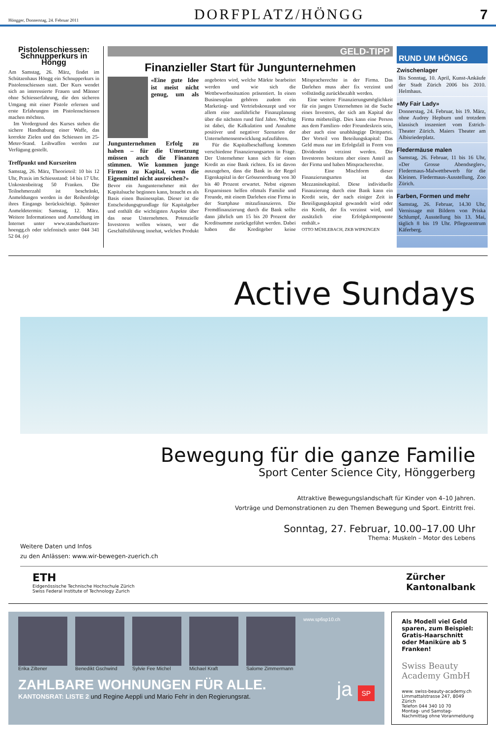Höngger, Donnerstag, 24. Februar 2011 DORFPLATZ/HÖNGG 7
Pistolenschiessen: Schnupperkurs in Höngg
Am Samstag, 26. März, findet im Schützenhaus Höngg ein Schnupperkurs in Pistolenschiessen statt. Der Kurs wendet sich an interessierte Frauen und Männer ohne Schiesserfahrung, die den sicheren Umgang mit einer Pistole erlernen und erste Erfahrungen im Pistolenschiessen machen möchten.
Im Vordergrund des Kurses stehen die sichere Handhabung einer Waffe, das korrekte Zielen und das Schiessen im 25-Meter-Stand. Leihwaffen werden zur Verfügung gestellt.
Treffpunkt und Kurszeiten
Samstag, 26. März, Theorieteil: 10 bis 12 Uhr, Praxis im Schiessstand: 14 bis 17 Uhr. Unkostenbeitrag 50 Franken. Die Teilnehmerzahl ist beschränkt, Anmeldungen werden in der Reihenfolge ihres Eingangs berücksichtigt. Spätester Anmeldetermin: Samstag, 12. März. Weitere Informationen und Anmeldung im Internet unter www.standschuetzen-hoengg.ch oder telefonisch unter 044 341 52 04. (e)
GELD-TIPP
Finanzieller Start für Jungunternehmen
«Eine gute Idee ist meist nicht genug, um als Jungunternehmen Erfolg zu haben – für die Umsetzung müssen auch die Finanzen stimmen. Wie kommen junge Firmen zu Kapital, wenn die Eigenmittel nicht ausreichen?»
Bevor ein Jungunternehmer mit der Kapitalsuche beginnen kann, braucht es als Basis einen Businessplan. Dieser ist die Entscheidungsgrundlage für Kapitalgeber und enthält die wichtigsten Aspekte über das neue Unternehmen. Potenzielle Investoren wollen wissen, wer die Geschäftsführung innehat, welches Produkt angeboten wird, welche Märkte bearbeitet werden und wie sich die Wettbewerbssituation präsentiert. In einen Businessplan gehören zudem ein Marketing- und Vertriebskonzept und vor allem eine ausführliche Finanzplanung über die nächsten rund fünf Jahre. Wichtig ist dabei, die Kalkulation und Annahme positiver und negativer Szenarien der Unternehmensentwicklung aufzuführen.
Für die Kapitalbeschaffung kommen verschiedene Finanzierungsarten in Frage. Der Unternehmer kann sich für einen Kredit an eine Bank richten. Es ist davon auszugehen, dass die Bank in der Regel Eigenkapital in der Grössenordnung von 30 bis 40 Prozent erwartet. Nebst eigenen Ersparnissen helfen oftmals Familie und Freunde, mit einem Darlehen eine Firma in der Startphase mitzufinanzieren. Die Fremdfinanzierung durch die Bank sollte dann jährlich um 15 bis 20 Prozent der Kreditsumme zurückgeführt werden. Dabei haben die Kreditgeber keine Mitspracherechte in der Firma. Das Darlehen muss aber fix verzinst und vollständig zurückbezahlt werden.
Eine weitere Finanzierungsmöglichkeit für ein junges Unternehmen ist die Suche eines Investors, der sich am Kapital der Firma mitbeteiligt. Dies kann eine Person aus dem Familien- oder Freundeskreis sein, aber auch eine unabhängige Drittpartei. Der Vorteil von Beteilungskapital: Das Geld muss nur im Erfolgsfall in Form von Dividenden verzinst werden. Die Investoren besitzen aber einen Anteil an der Firma und haben Mitspracherechte.
Eine Mischform dieser Finanzierungsarten ist das Mezzaninekapital. Diese individuelle Finanzierung durch eine Bank kann ein Kredit sein, der nach einiger Zeit in Beteiligungskapital gewandelt wird oder ein Kredit, der fix verzinst wird, und zusätzlich eine Erfolgskomponente enthält.»
OTTO MÜHLEBACH, ZKB WIPKINGEN
RUND UM HÖNGG
Zwischenlager
Bis Sonntag, 10. April, Kunst-Ankäufe der Stadt Zürich 2006 bis 2010. Helmhaus.
«My Fair Lady»
Donnerstag, 24. Februar, bis 19. März, ohne Audrey Hepburn und trotzdem klassisch inszeniert vom Estrich-Theater Zürich. Maiers Theater am Albisriederplatz.
Fledermäuse malen
Samstag, 26. Februar, 11 bis 16 Uhr, «Der Grosse Abendsegler», Fledermaus-Malwettbewerb für die Kleinen. Fledermaus-Ausstellung, Zoo Zürich.
Farben, Formen und mehr
Samstag, 26. Februar, 14.30 Uhr, Vernissage mit Bildern von Priska Schlumpf, Ausstellung bis 13. Mai, täglich 8 bis 19 Uhr. Pflegezentrum Käferberg.
Active Sundays
Bewegung für die ganze Familie
Sport Center Science City, Hönggerberg
Attraktive Bewegungslandschaft für Kinder von 4–10 Jahren.
Vorträge und Demonstrationen zu den Themen Bewegung und Sport. Eintritt frei.
Sonntag, 27. Februar, 10.00–17.00 Uhr
Thema: Muskeln – Motor des Lebens
Weitere Daten und Infos
zu den Anlässen: www.wir-bewegen-zuerich.ch
ETH
Eidgenössische Technische Hochschule Zürich
Swiss Federal Institute of Technology Zurich
Zürcher
Kantonalbank
Erika Ziltener Benedikt Gschwind
Sylvie Fee Michel
Michael Kraft Salome Zimmermann
www.sp6sp10.ch
ZAHLBARE WOHNUNGEN FÜR ALLE.
KANTONSRAT: LISTE 2 und Regine Aeppli und Mario Fehr in den Regierungsrat.
ja SP
Als Modell viel Geld sparen, zum Beispiel: Gratis-Haarschnitt oder Maniküre ab 5 Franken!
Swiss Beauty Academy GmbH
www. swiss-beauty-academy.ch
Limmattalstrasse 247, 8049 Zürich
Telefon 044 340 10 70
Montag- und Samstag-Nachmittag ohne Voranmeldung